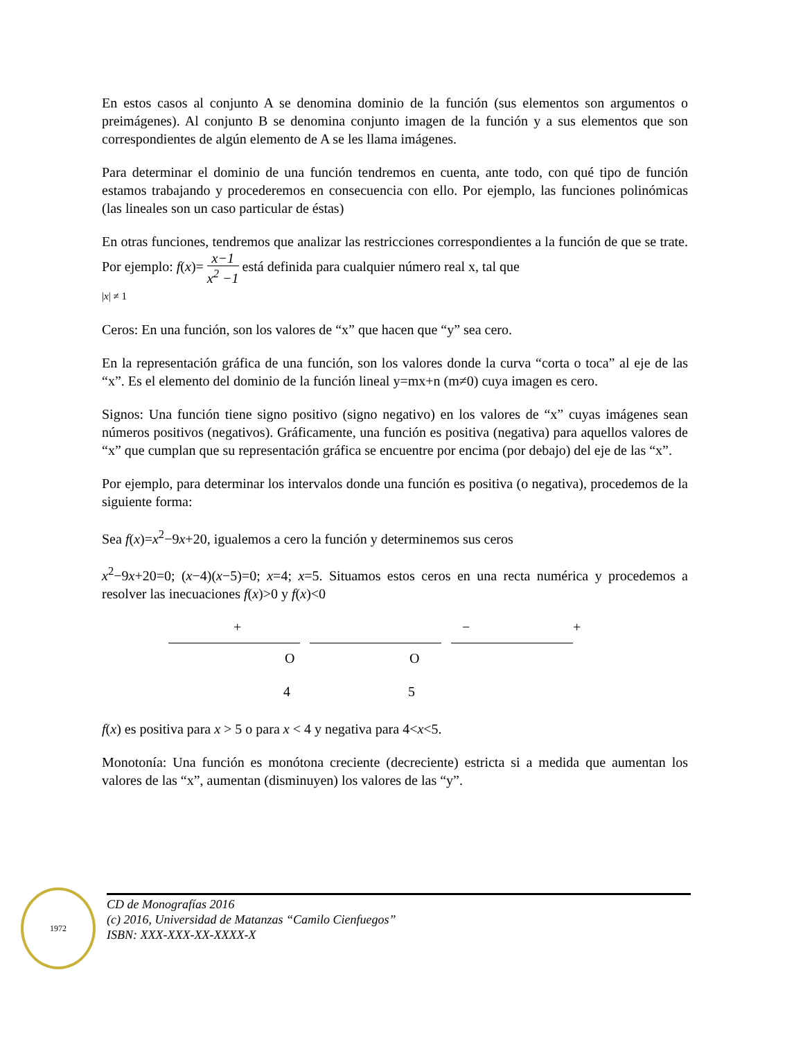En estos casos al conjunto A se denomina dominio de la función (sus elementos son argumentos o preimágenes). Al conjunto B se denomina conjunto imagen de la función y a sus elementos que son correspondientes de algún elemento de A se les llama imágenes.
Para determinar el dominio de una función tendremos en cuenta, ante todo, con qué tipo de función estamos trabajando y procederemos en consecuencia con ello. Por ejemplo, las funciones polinómicas (las lineales son un caso particular de éstas)
En otras funciones, tendremos que analizar las restricciones correspondientes a la función de que se trate. Por ejemplo: f(x)= x−1 x<sup>2</sup> −1 está definida para cualquier número real x, tal que
|x| ≠ 1
Ceros: En una función, son los valores de “x” que hacen que “y” sea cero.
En la representación gráfica de una función, son los valores donde la curva “corta o toca” al eje de las “x”. Es el elemento del dominio de la función lineal y=mx+n (m≠0) cuya imagen es cero.
Signos: Una función tiene signo positivo (signo negativo) en los valores de “x” cuyas imágenes sean números positivos (negativos). Gráficamente, una función es positiva (negativa) para aquellos valores de “x” que cumplan que su representación gráfica se encuentre por encima (por debajo) del eje de las “x”.
Por ejemplo, para determinar los intervalos donde una función es positiva (o negativa), procedemos de la siguiente forma:
Sea f(x)=x<sup>2</sup>−9x+20, igualemos a cero la función y determinemos sus ceros
x<sup>2</sup>−9x+20=0; (x−4)(x−5)=0; x=4; x=5. Situamos estos ceros en una recta numérica y procedemos a resolver las inecuaciones f(x)>0 y f(x)<0
+ − +
O O
4 5
f(x) es positiva para x > 5 o para x < 4 y negativa para 4<x<5.
Monotonía: Una función es monótona creciente (decreciente) estricta si a medida que aumentan los valores de las “x”, aumentan (disminuyen) los valores de las “y”.
1972
CD de Monografías 2016
(c) 2016, Universidad de Matanzas “Camilo Cienfuegos”
ISBN: XXX-XXX-XX-XXXX-X